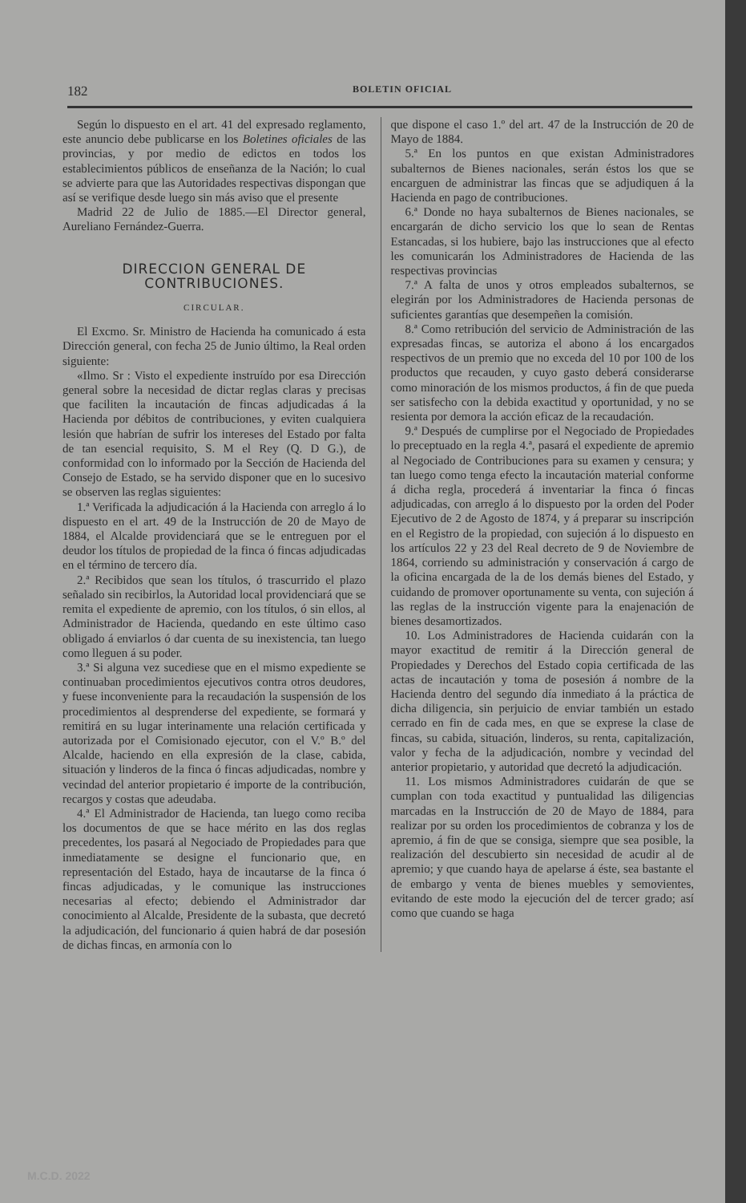182 BOLETIN OFICIAL
Según lo dispuesto en el art. 41 del expresado reglamento, este anuncio debe publicarse en los Boletines oficiales de las provincias, y por medio de edictos en todos los establecimientos públicos de enseñanza de la Nación; lo cual se advierte para que las Autoridades respectivas dispongan que así se verifique desde luego sin más aviso que el presente
Madrid 22 de Julio de 1885.—El Director general, Aureliano Fernández-Guerra.
DIRECCION GENERAL DE CONTRIBUCIONES.
CIRCULAR.
El Excmo. Sr. Ministro de Hacienda ha comunicado á esta Dirección general, con fecha 25 de Junio último, la Real orden siguiente:
«Ilmo. Sr : Visto el expediente instruído por esa Dirección general sobre la necesidad de dictar reglas claras y precisas que faciliten la incautación de fincas adjudicadas á la Hacienda por débitos de contribuciones, y eviten cualquiera lesión que habrían de sufrir los intereses del Estado por falta de tan esencial requisito, S. M el Rey (Q. D G.), de conformidad con lo informado por la Sección de Hacienda del Consejo de Estado, se ha servido disponer que en lo sucesivo se observen las reglas siguientes:
1.ª Verificada la adjudicación á la Hacienda con arreglo á lo dispuesto en el art. 49 de la Instrucción de 20 de Mayo de 1884, el Alcalde providenciará que se le entreguen por el deudor los títulos de propiedad de la finca ó fincas adjudicadas en el término de tercero día.
2.ª Recibidos que sean los títulos, ó trascurrido el plazo señalado sin recibirlos, la Autoridad local providenciará que se remita el expediente de apremio, con los títulos, ó sin ellos, al Administrador de Hacienda, quedando en este último caso obligado á enviarlos ó dar cuenta de su inexistencia, tan luego como lleguen á su poder.
3.ª Si alguna vez sucediese que en el mismo expediente se continuaban procedimientos ejecutivos contra otros deudores, y fuese inconveniente para la recaudación la suspensión de los procedimientos al desprenderse del expediente, se formará y remitirá en su lugar interinamente una relación certificada y autorizada por el Comisionado ejecutor, con el V.º B.º del Alcalde, haciendo en ella expresión de la clase, cabida, situación y linderos de la finca ó fincas adjudicadas, nombre y vecindad del anterior propietario é importe de la contribución, recargos y costas que adeudaba.
4.ª El Administrador de Hacienda, tan luego como reciba los documentos de que se hace mérito en las dos reglas precedentes, los pasará al Negociado de Propiedades para que inmediatamente se designe el funcionario que, en representación del Estado, haya de incautarse de la finca ó fincas adjudicadas, y le comunique las instrucciones necesarias al efecto; debiendo el Administrador dar conocimiento al Alcalde, Presidente de la subasta, que decretó la adjudicación, del funcionario á quien habrá de dar posesión de dichas fincas, en armonía con lo
que dispone el caso 1.º del art. 47 de la Instrucción de 20 de Mayo de 1884.
5.ª En los puntos en que existan Administradores subalternos de Bienes nacionales, serán éstos los que se encarguen de administrar las fincas que se adjudiquen á la Hacienda en pago de contribuciones.
6.ª Donde no haya subalternos de Bienes nacionales, se encargarán de dicho servicio los que lo sean de Rentas Estancadas, si los hubiere, bajo las instrucciones que al efecto les comunicarán los Administradores de Hacienda de las respectivas provincias
7.ª A falta de unos y otros empleados subalternos, se elegirán por los Administradores de Hacienda personas de suficientes garantías que desempeñen la comisión.
8.ª Como retribución del servicio de Administración de las expresadas fincas, se autoriza el abono á los encargados respectivos de un premio que no exceda del 10 por 100 de los productos que recauden, y cuyo gasto deberá considerarse como minoración de los mismos productos, á fin de que pueda ser satisfecho con la debida exactitud y oportunidad, y no se resienta por demora la acción eficaz de la recaudación.
9.ª Después de cumplirse por el Negociado de Propiedades lo preceptuado en la regla 4.ª, pasará el expediente de apremio al Negociado de Contribuciones para su examen y censura; y tan luego como tenga efecto la incautación material conforme á dicha regla, procederá á inventariar la finca ó fincas adjudicadas, con arreglo á lo dispuesto por la orden del Poder Ejecutivo de 2 de Agosto de 1874, y á preparar su inscripción en el Registro de la propiedad, con sujeción á lo dispuesto en los artículos 22 y 23 del Real decreto de 9 de Noviembre de 1864, corriendo su administración y conservación á cargo de la oficina encargada de la de los demás bienes del Estado, y cuidando de promover oportunamente su venta, con sujeción á las reglas de la instrucción vigente para la enajenación de bienes desamortizados.
10. Los Administradores de Hacienda cuidarán con la mayor exactitud de remitir á la Dirección general de Propiedades y Derechos del Estado copia certificada de las actas de incautación y toma de posesión á nombre de la Hacienda dentro del segundo día inmediato á la práctica de dicha diligencia, sin perjuicio de enviar también un estado cerrado en fin de cada mes, en que se exprese la clase de fincas, su cabida, situación, linderos, su renta, capitalización, valor y fecha de la adjudicación, nombre y vecindad del anterior propietario, y autoridad que decretó la adjudicación.
11. Los mismos Administradores cuidarán de que se cumplan con toda exactitud y puntualidad las diligencias marcadas en la Instrucción de 20 de Mayo de 1884, para realizar por su orden los procedimientos de cobranza y los de apremio, á fin de que se consiga, siempre que sea posible, la realización del descubierto sin necesidad de acudir al de apremio; y que cuando haya de apelarse á éste, sea bastante el de embargo y venta de bienes muebles y semovientes, evitando de este modo la ejecución del de tercer grado; así como que cuando se haga
M.C.D. 2022